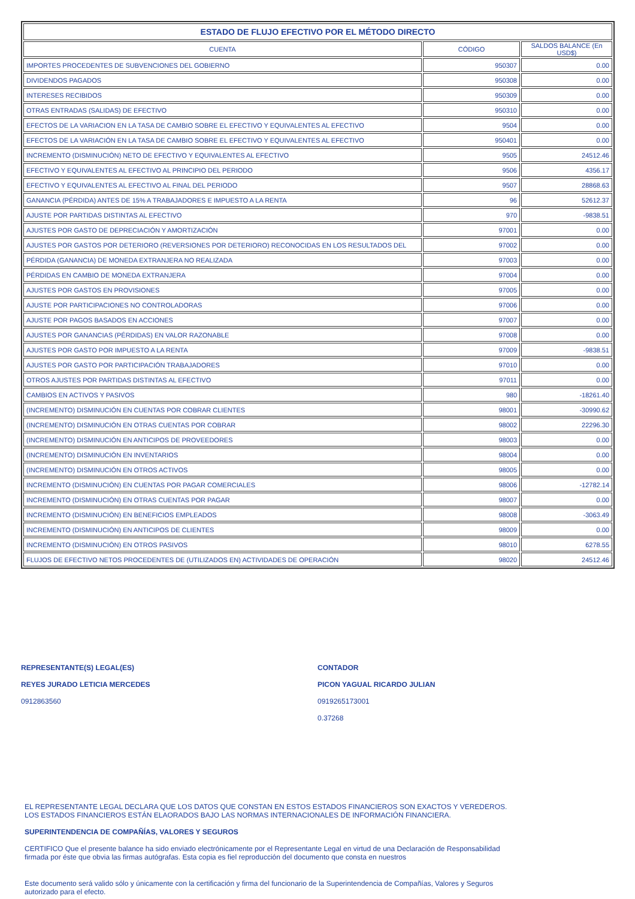| ESTADO DE FLUJO EFECTIVO POR EL MÉTODO DIRECTO | | |
| --- | --- | --- |
| CUENTA | CÓDIGO | SALDOS BALANCE (En USD$) |
| IMPORTES PROCEDENTES DE SUBVENCIONES DEL GOBIERNO | 950307 | 0.00 |
| DIVIDENDOS PAGADOS | 950308 | 0.00 |
| INTERESES RECIBIDOS | 950309 | 0.00 |
| OTRAS ENTRADAS (SALIDAS) DE EFECTIVO | 950310 | 0.00 |
| EFECTOS DE LA VARIACION EN LA TASA DE CAMBIO SOBRE EL EFECTIVO Y EQUIVALENTES AL EFECTIVO | 9504 | 0.00 |
| EFECTOS DE LA VARIACIÓN EN LA TASA DE CAMBIO SOBRE EL EFECTIVO Y EQUIVALENTES AL EFECTIVO | 950401 | 0.00 |
| INCREMENTO (DISMINUCIÓN) NETO DE EFECTIVO Y EQUIVALENTES AL EFECTIVO | 9505 | 24512.46 |
| EFECTIVO Y EQUIVALENTES AL EFECTIVO AL PRINCIPIO DEL PERIODO | 9506 | 4356.17 |
| EFECTIVO Y EQUIVALENTES AL EFECTIVO AL FINAL DEL PERIODO | 9507 | 28868.63 |
| GANANCIA (PÉRDIDA) ANTES DE 15% A TRABAJADORES E IMPUESTO A LA RENTA | 96 | 52612.37 |
| AJUSTE POR PARTIDAS DISTINTAS AL EFECTIVO | 970 | -9838.51 |
| AJUSTES POR GASTO DE DEPRECIACIÓN Y AMORTIZACIÓN | 97001 | 0.00 |
| AJUSTES POR GASTOS POR DETERIORO (REVERSIONES POR DETERIORO) RECONOCIDAS EN LOS RESULTADOS DEL | 97002 | 0.00 |
| PÉRDIDA (GANANCIA) DE MONEDA EXTRANJERA NO REALIZADA | 97003 | 0.00 |
| PÉRDIDAS EN CAMBIO DE MONEDA EXTRANJERA | 97004 | 0.00 |
| AJUSTES POR GASTOS EN PROVISIONES | 97005 | 0.00 |
| AJUSTE POR PARTICIPACIONES NO CONTROLADORAS | 97006 | 0.00 |
| AJUSTE POR PAGOS BASADOS EN ACCIONES | 97007 | 0.00 |
| AJUSTES POR GANANCIAS (PÉRDIDAS) EN VALOR RAZONABLE | 97008 | 0.00 |
| AJUSTES POR GASTO POR IMPUESTO A LA RENTA | 97009 | -9838.51 |
| AJUSTES POR GASTO POR PARTICIPACIÓN TRABAJADORES | 97010 | 0.00 |
| OTROS AJUSTES POR PARTIDAS DISTINTAS AL EFECTIVO | 97011 | 0.00 |
| CAMBIOS EN ACTIVOS Y PASIVOS | 980 | -18261.40 |
| (INCREMENTO) DISMINUCIÓN EN CUENTAS POR COBRAR CLIENTES | 98001 | -30990.62 |
| (INCREMENTO) DISMINUCIÓN EN OTRAS CUENTAS POR COBRAR | 98002 | 22296.30 |
| (INCREMENTO) DISMINUCIÓN EN ANTICIPOS DE PROVEEDORES | 98003 | 0.00 |
| (INCREMENTO) DISMINUCIÓN EN INVENTARIOS | 98004 | 0.00 |
| (INCREMENTO) DISMINUCIÓN EN OTROS ACTIVOS | 98005 | 0.00 |
| INCREMENTO (DISMINUCIÓN) EN CUENTAS POR PAGAR COMERCIALES | 98006 | -12782.14 |
| INCREMENTO (DISMINUCIÓN) EN OTRAS CUENTAS POR PAGAR | 98007 | 0.00 |
| INCREMENTO (DISMINUCIÓN) EN BENEFICIOS EMPLEADOS | 98008 | -3063.49 |
| INCREMENTO (DISMINUCIÓN) EN ANTICIPOS DE CLIENTES | 98009 | 0.00 |
| INCREMENTO (DISMINUCIÓN) EN OTROS PASIVOS | 98010 | 6278.55 |
| FLUJOS DE EFECTIVO NETOS PROCEDENTES DE (UTILIZADOS EN) ACTIVIDADES DE OPERACIÓN | 98020 | 24512.46 |
REPRESENTANTE(S) LEGAL(ES)
REYES JURADO LETICIA MERCEDES
0912863560
CONTADOR
PICON YAGUAL RICARDO JULIAN
0919265173001
0.37268
EL REPRESENTANTE LEGAL DECLARA QUE LOS DATOS QUE CONSTAN EN ESTOS ESTADOS FINANCIEROS SON EXACTOS Y VEREDEROS.
LOS ESTADOS FINANCIEROS ESTÁN ELAORADOS BAJO LAS NORMAS INTERNACIONALES DE INFORMACIÓN FINANCIERA.
SUPERINTENDENCIA DE COMPAÑÍAS, VALORES Y SEGUROS
CERTIFICO Que el presente balance ha sido enviado electrónicamente por el Representante Legal en virtud de una Declaración de Responsabilidad
firmada por éste que obvia las firmas autógrafas. Esta copia es fiel reproducción del documento que consta en nuestros
Este documento será valido sólo y únicamente con la certificación y firma del funcionario de la Superintendencia de Compañías, Valores y Seguros
autorizado para el efecto.